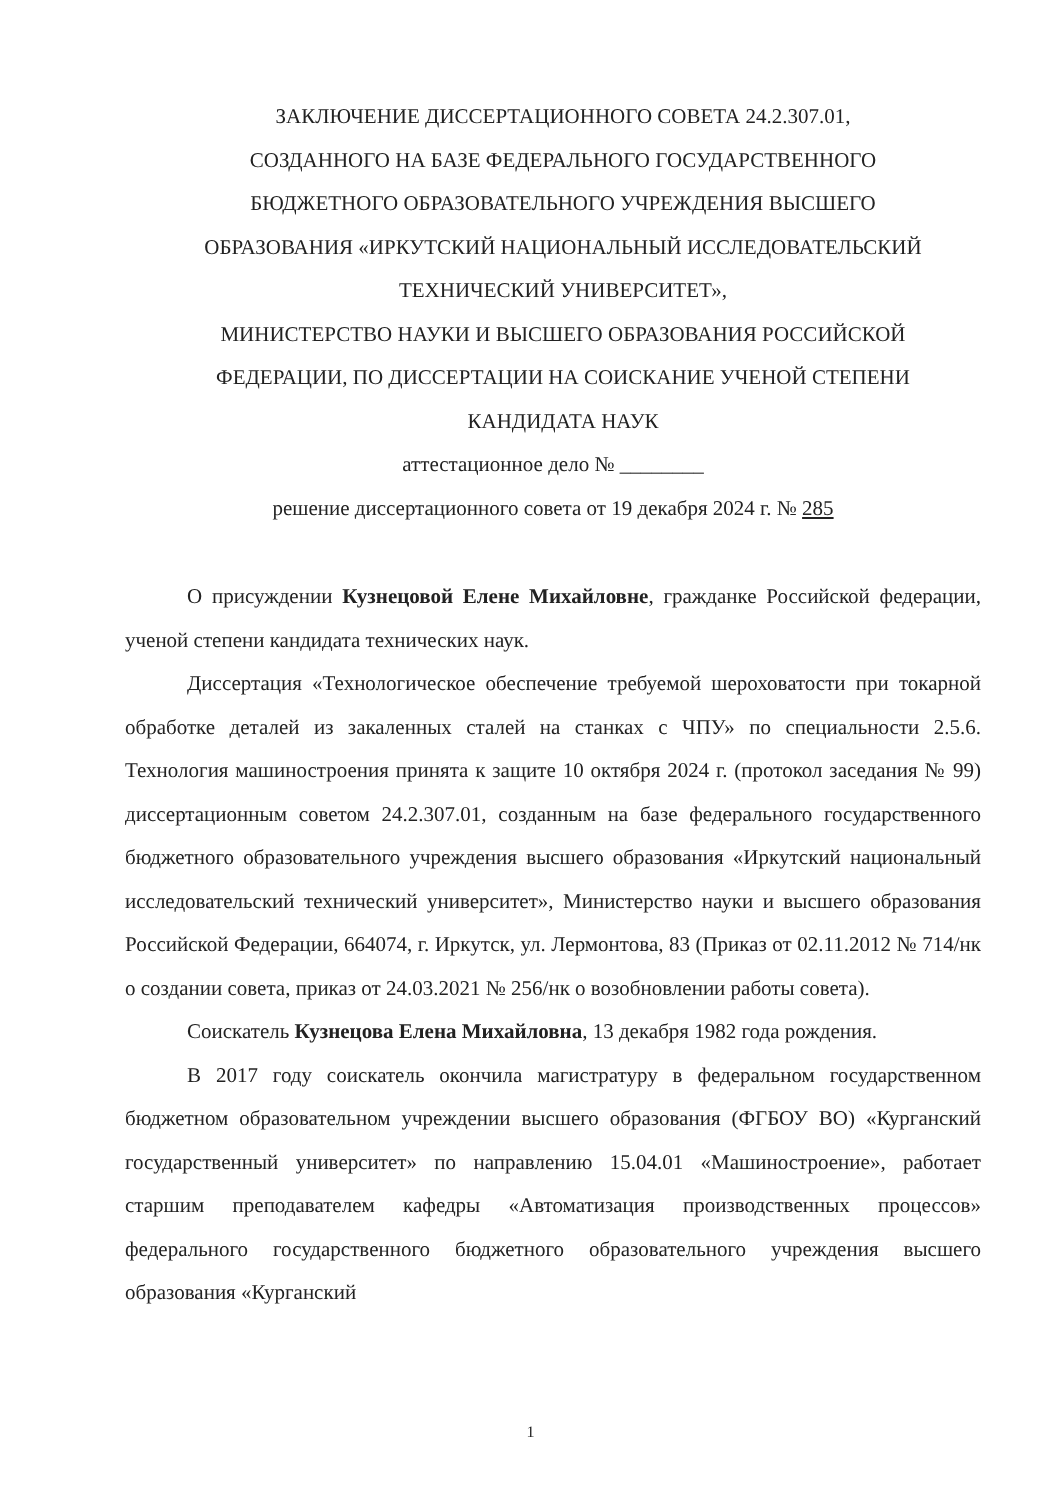ЗАКЛЮЧЕНИЕ ДИССЕРТАЦИОННОГО СОВЕТА 24.2.307.01,
СОЗДАННОГО НА БАЗЕ ФЕДЕРАЛЬНОГО ГОСУДАРСТВЕННОГО
БЮДЖЕТНОГО ОБРАЗОВАТЕЛЬНОГО УЧРЕЖДЕНИЯ ВЫСШЕГО
ОБРАЗОВАНИЯ «ИРКУТСКИЙ НАЦИОНАЛЬНЫЙ ИССЛЕДОВАТЕЛЬСКИЙ
ТЕХНИЧЕСКИЙ УНИВЕРСИТЕТ»,
МИНИСТЕРСТВО НАУКИ И ВЫСШЕГО ОБРАЗОВАНИЯ РОССИЙСКОЙ
ФЕДЕРАЦИИ, ПО ДИССЕРТАЦИИ НА СОИСКАНИЕ УЧЕНОЙ СТЕПЕНИ
КАНДИДАТА НАУК
аттестационное дело № ________
решение диссертационного совета от 19 декабря 2024 г. № 285
О присуждении Кузнецовой Елене Михайловне, гражданке Российской федерации, ученой степени кандидата технических наук.
Диссертация «Технологическое обеспечение требуемой шероховатости при токарной обработке деталей из закаленных сталей на станках с ЧПУ» по специальности 2.5.6. Технология машиностроения принята к защите 10 октября 2024 г. (протокол заседания № 99) диссертационным советом 24.2.307.01, созданным на базе федерального государственного бюджетного образовательного учреждения высшего образования «Иркутский национальный исследовательский технический университет», Министерство науки и высшего образования Российской Федерации, 664074, г. Иркутск, ул. Лермонтова, 83 (Приказ от 02.11.2012 № 714/нк о создании совета, приказ от 24.03.2021 № 256/нк о возобновлении работы совета).
Соискатель Кузнецова Елена Михайловна, 13 декабря 1982 года рождения.
В 2017 году соискатель окончила магистратуру в федеральном государственном бюджетном образовательном учреждении высшего образования (ФГБОУ ВО) «Курганский государственный университет» по направлению 15.04.01 «Машиностроение», работает старшим преподавателем кафедры «Автоматизация производственных процессов» федерального государственного бюджетного образовательного учреждения высшего образования «Курганский
1